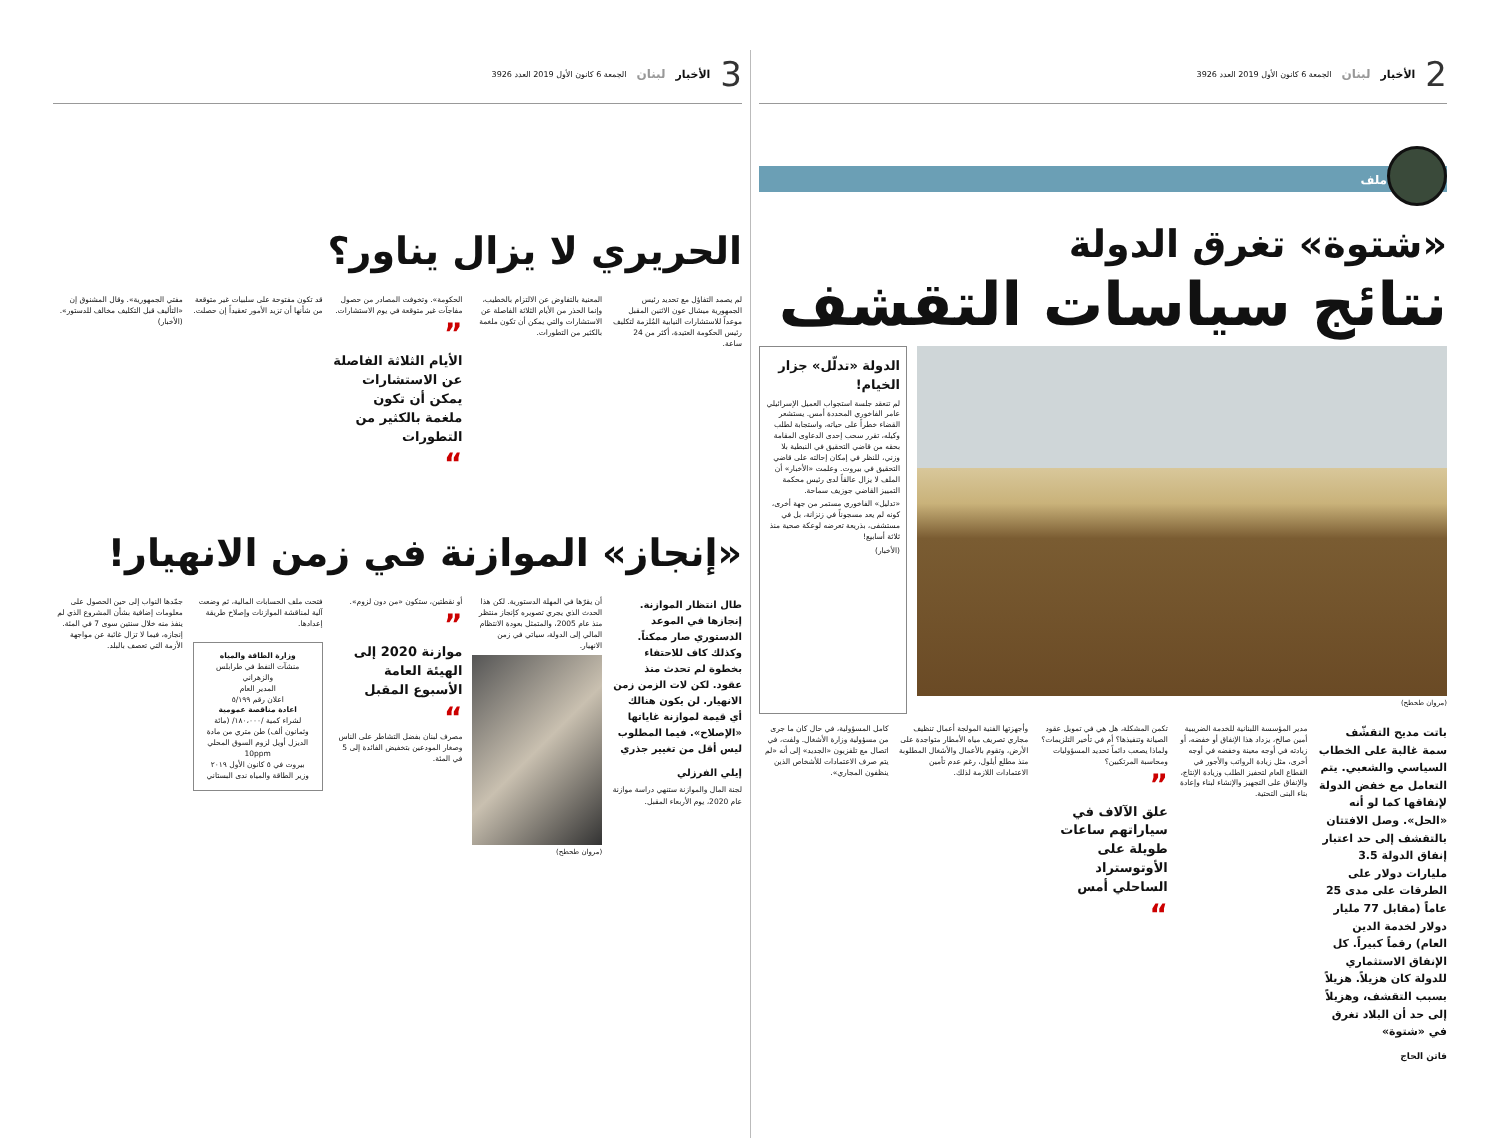2 الأخبار لبنان الجمعة 6 كانون الأول 2019 العدد 3926
ملف
«شتوة» تغرق الدولة
نتائج سياسات التقشف
(مروان طحطح)
الدولة «تدلّل» جزار الخيام!
لم تنعقد جلسة استجواب العميل الإسرائيلي عامر الفاخوري المحددة أمس. يستشعر القضاء خطراً على حياته، واستجابة لطلب وكيله، تقرر سحب إحدى الدعاوى المقامة بحقه من قاضي التحقيق في النبطية بلا وزني، للنظر في إمكان إحالته على قاضي التحقيق في بيروت. وعلمت «الأخبار» أن الملف لا يزال عالقاً لدى رئيس محكمة التمييز القاضي جوزيف سماحة.
«تدليل» الفاخوري مستمر من جهة أخرى، كونه لم يعد مسجوناً في زنزانة، بل في مستشفى، بذريعة تعرضه لوعكة صحية منذ ثلاثة أسابيع!
(الأخبار)
باتت مديح التقشّف سمة غالبة على الخطاب السياسي والشعبي. يتم التعامل مع خفض الدولة لإنفاقها كما لو أنه «الحل». وصل الافتتان بالتقشف إلى حد اعتبار إنفاق الدولة 3.5 مليارات دولار على الطرقات على مدى 25 عاماً (مقابل 77 مليار دولار لخدمة الدين العام) رقماً كبيراً. كل الإنفاق الاستثماري للدولة كان هزيلاً. هزيلاً بسبب التقشف، وهزيلاً إلى حد أن البلاد تغرق في «شتوة»
فاتن الحاج
مدير المؤسسة اللبنانية للخدمة الضريبية أمين صالح، يزداد هذا الإنفاق أو خفضه، أو زيادته في أوجه معينة وخفضه في أوجه أخرى، مثل زيادة الرواتب والأجور في القطاع العام لتحفيز الطلب وزيادة الإنتاج، والإنفاق على التجهيز والإنشاء لبناء وإعادة بناء البنى التحتية.
تكمن المشكلة، هل هي في تمويل عقود الصيانة وتنفيذها؟ أم في تأخير التلزيمات؟ ولماذا يصعب دائماً تحديد المسؤوليات ومحاسبة المرتكبين؟
”
علق الآلاف في سياراتهم ساعات طويلة على الأوتوستراد الساحلي أمس
“
وأجهزتها الفنية المولجة أعمال تنظيف مجاري تصريف مياه الأمطار متواجدة على الأرض، وتقوم بالأعمال والأشغال المطلوبة منذ مطلع أيلول، رغم عدم تأمين الاعتمادات اللازمة لذلك.
كامل المسؤولية، في حال كان ما جرى من مسؤولية وزارة الأشغال. ولفت، في اتصال مع تلفزيون «الجديد» إلى أنه «لم يتم صرف الاعتمادات للأشخاص الذين ينظفون المجاري».
3 الأخبار لبنان الجمعة 6 كانون الأول 2019 العدد 3926
الحريري لا يزال يناور؟
لم يصمد التفاؤل مع تحديد رئيس الجمهورية ميشال عون الاثنين المقبل موعداً للاستشارات النيابية المُلزمة لتكليف رئيس الحكومة العتيدة، أكثر من 24 ساعة.
المعنية بالتفاوض عن الالتزام بالخطيب، وإنما الحذر من الأيام الثلاثة الفاصلة عن الاستشارات والتي يمكن أن تكون ملغمة بالكثير من التطورات.
الحكومة». وتخوفت المصادر من حصول مفاجآت غير متوقعة في يوم الاستشارات.
”
الأيام الثلاثة الفاصلة عن الاستشارات يمكن أن تكون ملغمة بالكثير من التطورات
“
قد تكون مفتوحة على سلبيات غير متوقعة من شأنها أن تزيد الأمور تعقيداً إن حصلت.
مفتي الجمهورية». وقال المشنوق إن «التأليف قبل التكليف مخالف للدستور». (الأخبار)
«إنجاز» الموازنة في زمن الانهيار!
طال انتظار الموازنة. إنجازها في الموعد الدستوري صار ممكناً. وكذلك كاف للاحتفاء بخطوة لم تحدث منذ عقود. لكن لات الزمن زمن الانهيار. لن يكون هنالك أي قيمة لموازنة غاياتها «الإصلاح». فيما المطلوب ليس أقل من تغيير جذري
إيلي الفرزلي
لجنة المال والموازنة ستنهي دراسة موازنة عام 2020، يوم الأربعاء المقبل.
أن يقرّها في المهلة الدستورية. لكن هذا الحدث الذي يجري تصويره كإنجاز منتظر منذ عام 2005، والمتمثل بعودة الانتظام المالي إلى الدولة، سياتي في زمن الانهيار.
(مروان طحطح)
أو نقطتين، ستكون «من دون لزوم».
”
موازنة 2020 إلى الهيئة العامة الأسبوع المقبل
“
مصرف لبنان بفضل التشاطر على الناس وصغار المودعين بتخفيض الفائدة إلى 5 في المئة.
فتحت ملف الحسابات المالية، ثم وضعت آلية لمناقشة الموازنات وإصلاح طريقة إعدادها.
وزارة الطاقة والمياه
منشآت النفط في طرابلس والزهراني
المدير العام
اعلان رقم ٥/١٩٩
اعادة مناقصة عمومية
لشراء كمية /١٨٠،٠٠٠/ (مائة وثمانون ألف) طن متري من مادة الديزل أويل لزوم السوق المحلي 10ppm
بيروت في ٥ كانون الأول ٢٠١٩
وزير الطاقة والمياه ندى البستاني
جمّدها النواب إلى حين الحصول على معلومات إضافية بشأن المشروع الذي لم ينفذ منه خلال سنتين سوى 7 في المئة. إنجازه، فيما لا تزال غائبة عن مواجهة الأزمة التي تعصف بالبلد.